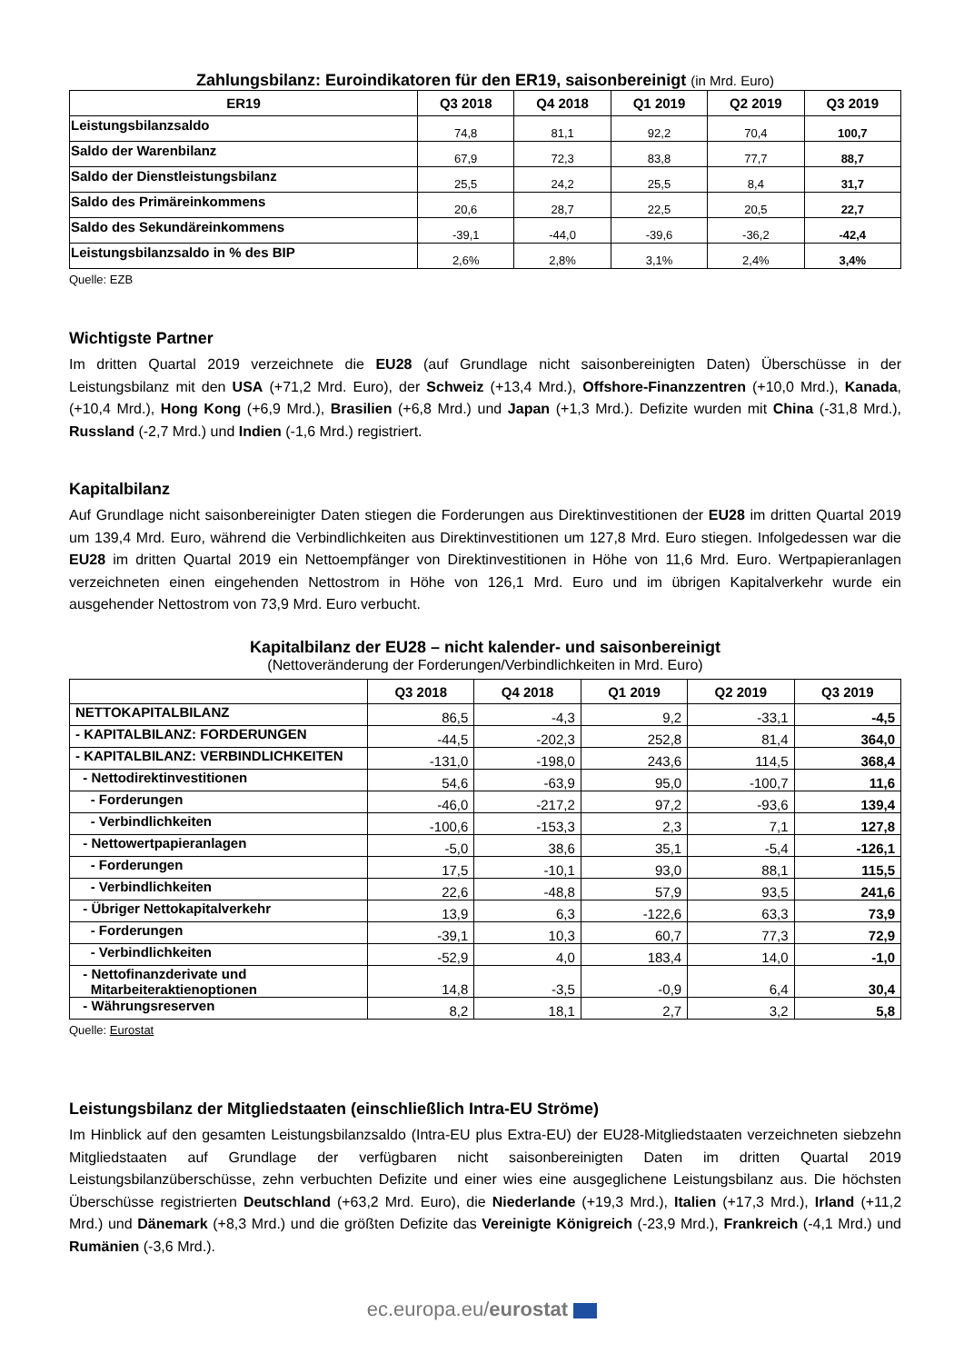Zahlungsbilanz: Euroindikatoren für den ER19, saisonbereinigt (in Mrd. Euro)
| ER19 | Q3 2018 | Q4 2018 | Q1 2019 | Q2 2019 | Q3 2019 |
| --- | --- | --- | --- | --- | --- |
| Leistungsbilanzsaldo | 74,8 | 81,1 | 92,2 | 70,4 | 100,7 |
| Saldo der Warenbilanz | 67,9 | 72,3 | 83,8 | 77,7 | 88,7 |
| Saldo der Dienstleistungsbilanz | 25,5 | 24,2 | 25,5 | 8,4 | 31,7 |
| Saldo des Primäreinkommens | 20,6 | 28,7 | 22,5 | 20,5 | 22,7 |
| Saldo des Sekundäreinkommens | -39,1 | -44,0 | -39,6 | -36,2 | -42,4 |
| Leistungsbilanzsaldo in % des BIP | 2,6% | 2,8% | 3,1% | 2,4% | 3,4% |
Quelle: EZB
Wichtigste Partner
Im dritten Quartal 2019 verzeichnete die EU28 (auf Grundlage nicht saisonbereinigten Daten) Überschüsse in der Leistungsbilanz mit den USA (+71,2 Mrd. Euro), der Schweiz (+13,4 Mrd.), Offshore-Finanzzentren (+10,0 Mrd.), Kanada, (+10,4 Mrd.), Hong Kong (+6,9 Mrd.), Brasilien (+6,8 Mrd.) und Japan (+1,3 Mrd.). Defizite wurden mit China (-31,8 Mrd.), Russland (-2,7 Mrd.) und Indien (-1,6 Mrd.) registriert.
Kapitalbilanz
Auf Grundlage nicht saisonbereinigter Daten stiegen die Forderungen aus Direktinvestitionen der EU28 im dritten Quartal 2019 um 139,4 Mrd. Euro, während die Verbindlichkeiten aus Direktinvestitionen um 127,8 Mrd. Euro stiegen. Infolgedessen war die EU28 im dritten Quartal 2019 ein Nettoempfänger von Direktinvestitionen in Höhe von 11,6 Mrd. Euro. Wertpapieranlagen verzeichneten einen eingehenden Nettostrom in Höhe von 126,1 Mrd. Euro und im übrigen Kapitalverkehr wurde ein ausgehender Nettostrom von 73,9 Mrd. Euro verbucht.
Kapitalbilanz der EU28 – nicht kalender- und saisonbereinigt
(Nettoveränderung der Forderungen/Verbindlichkeiten in Mrd. Euro)
| | Q3 2018 | Q4 2018 | Q1 2019 | Q2 2019 | Q3 2019 |
| --- | --- | --- | --- | --- | --- |
| NETTOKAPITALBILANZ | 86,5 | -4,3 | 9,2 | -33,1 | -4,5 |
| - KAPITALBILANZ: FORDERUNGEN | -44,5 | -202,3 | 252,8 | 81,4 | 364,0 |
| - KAPITALBILANZ: VERBINDLICHKEITEN | -131,0 | -198,0 | 243,6 | 114,5 | 368,4 |
| - Nettodirektinvestitionen | 54,6 | -63,9 | 95,0 | -100,7 | 11,6 |
| - Forderungen | -46,0 | -217,2 | 97,2 | -93,6 | 139,4 |
| - Verbindlichkeiten | -100,6 | -153,3 | 2,3 | 7,1 | 127,8 |
| - Nettowertpapieranlagen | -5,0 | 38,6 | 35,1 | -5,4 | -126,1 |
| - Forderungen | 17,5 | -10,1 | 93,0 | 88,1 | 115,5 |
| - Verbindlichkeiten | 22,6 | -48,8 | 57,9 | 93,5 | 241,6 |
| - Übriger Nettokapitalverkehr | 13,9 | 6,3 | -122,6 | 63,3 | 73,9 |
| - Forderungen | -39,1 | 10,3 | 60,7 | 77,3 | 72,9 |
| - Verbindlichkeiten | -52,9 | 4,0 | 183,4 | 14,0 | -1,0 |
| - Nettofinanzderivate und Mitarbeiteraktienoptionen | 14,8 | -3,5 | -0,9 | 6,4 | 30,4 |
| - Währungsreserven | 8,2 | 18,1 | 2,7 | 3,2 | 5,8 |
Quelle: Eurostat
Leistungsbilanz der Mitgliedstaaten (einschließlich Intra-EU Ströme)
Im Hinblick auf den gesamten Leistungsbilanzsaldo (Intra-EU plus Extra-EU) der EU28-Mitgliedstaaten verzeichneten siebzehn Mitgliedstaaten auf Grundlage der verfügbaren nicht saisonbereinigten Daten im dritten Quartal 2019 Leistungsbilanzüberschüsse, zehn verbuchten Defizite und einer wies eine ausgeglichene Leistungsbilanz aus. Die höchsten Überschüsse registrierten Deutschland (+63,2 Mrd. Euro), die Niederlande (+19,3 Mrd.), Italien (+17,3 Mrd.), Irland (+11,2 Mrd.) und Dänemark (+8,3 Mrd.) und die größten Defizite das Vereinigte Königreich (-23,9 Mrd.), Frankreich (-4,1 Mrd.) und Rumänien (-3,6 Mrd.).
ec.europa.eu/eurostat